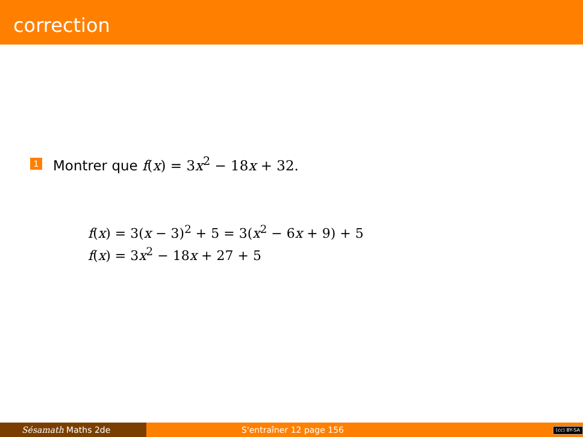correction
1 Montrer que f(x) = 3x<sup>2</sup> − 18x + 32.
f(x) = 3(x − 3)<sup>2</sup> + 5 = 3(x<sup>2</sup> − 6x + 9) + 5
f(x) = 3x<sup>2</sup> − 18x + 27 + 5
Sésamath Maths 2de S'entraîner 12 page 156
(cc) BY-SA